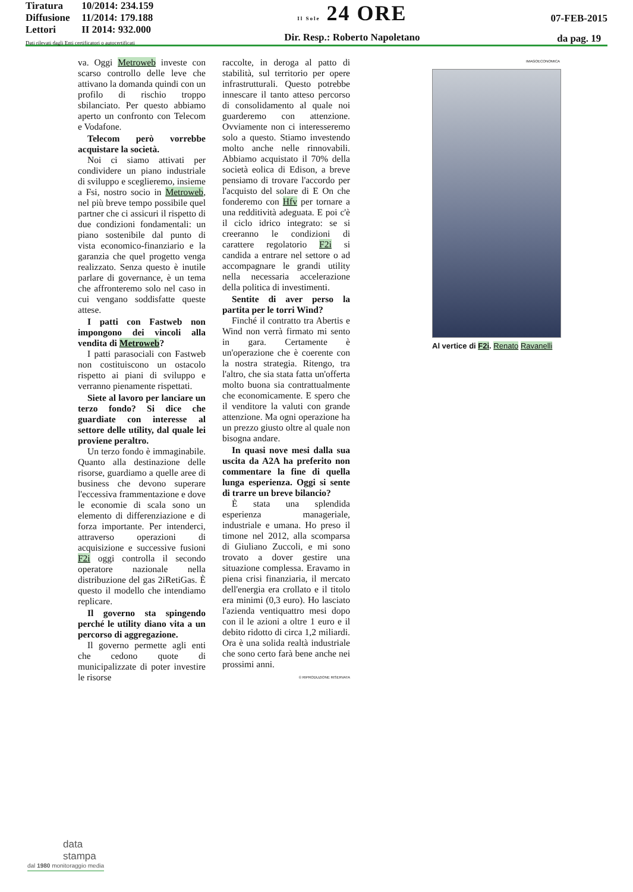Tiratura 10/2014: 234.159
Diffusione 11/2014: 179.188
Lettori II 2014: 932.000
Dati rilevati dagli Enti certificatori o autocertificati
Il Sole 24 ORE
Dir. Resp.: Roberto Napoletano
07-FEB-2015
da pag. 19
va. Oggi Metroweb investe con scarso controllo delle leve che attivano la domanda quindi con un profilo di rischio troppo sbilanciato. Per questo abbiamo aperto un confronto con Telecom e Vodafone.
Telecom però vorrebbe acquistare la società.
Noi ci siamo attivati per condividere un piano industriale di sviluppo e sceglieremo, insieme a Fsi, nostro socio in Metroweb, nel più breve tempo possibile quel partner che ci assicuri il rispetto di due condizioni fondamentali: un piano sostenibile dal punto di vista economico-finanziario e la garanzia che quel progetto venga realizzato. Senza questo è inutile parlare di governance, è un tema che affronteremo solo nel caso in cui vengano soddisfatte queste attese.
I patti con Fastweb non impongono dei vincoli alla vendita di Metroweb?
I patti parasociali con Fastweb non costituiscono un ostacolo rispetto ai piani di sviluppo e verranno pienamente rispettati.
Siete al lavoro per lanciare un terzo fondo? Si dice che guardiate con interesse al settore delle utility, dal quale lei proviene peraltro.
Un terzo fondo è immaginabile. Quanto alla destinazione delle risorse, guardiamo a quelle aree di business che devono superare l'eccessiva frammentazione e dove le economie di scala sono un elemento di differenziazione e di forza importante. Per intenderci, attraverso operazioni di acquisizione e successive fusioni F2i oggi controlla il secondo operatore nazionale nella distribuzione del gas 2iRetiGas. È questo il modello che intendiamo replicare.
Il governo sta spingendo perché le utility diano vita a un percorso di aggregazione.
Il governo permette agli enti che cedono quote di municipalizzate di poter investire le risorse
raccolte, in deroga al patto di stabilità, sul territorio per opere infrastrutturali. Questo potrebbe innescare il tanto atteso percorso di consolidamento al quale noi guarderemo con attenzione. Ovviamente non ci interesseremo solo a questo. Stiamo investendo molto anche nelle rinnovabili. Abbiamo acquistato il 70% della società eolica di Edison, a breve pensiamo di trovare l'accordo per l'acquisto del solare di E On che fonderemo con Hfv per tornare a una redditività adeguata. E poi c'è il ciclo idrico integrato: se si creeranno le condizioni di carattere regolatorio F2i si candida a entrare nel settore o ad accompagnare le grandi utility nella necessaria accelerazione della politica di investimenti.
Sentite di aver perso la partita per le torri Wind?
Finché il contratto tra Abertis e Wind non verrà firmato mi sento in gara. Certamente è un'operazione che è coerente con la nostra strategia. Ritengo, tra l'altro, che sia stata fatta un'offerta molto buona sia contrattualmente che economicamente. E spero che il venditore la valuti con grande attenzione. Ma ogni operazione ha un prezzo giusto oltre al quale non bisogna andare.
In quasi nove mesi dalla sua uscita da A2A ha preferito non commentare la fine di quella lunga esperienza. Oggi si sente di trarre un breve bilancio?
È stata una splendida esperienza manageriale, industriale e umana. Ho preso il timone nel 2012, alla scomparsa di Giuliano Zuccoli, e mi sono trovato a dover gestire una situazione complessa. Eravamo in piena crisi finanziaria, il mercato dell'energia era crollato e il titolo era minimi (0,3 euro). Ho lasciato l'azienda ventiquattro mesi dopo con il le azioni a oltre 1 euro e il debito ridotto di circa 1,2 miliardi. Ora è una solida realtà industriale che sono certo farà bene anche nei prossimi anni.
© RIPRODUZIONE RISERVATA
IMAGOECONOMICA
Al vertice di F2i. Renato Ravanelli
data
stampa
dal 1980 monitoraggio media